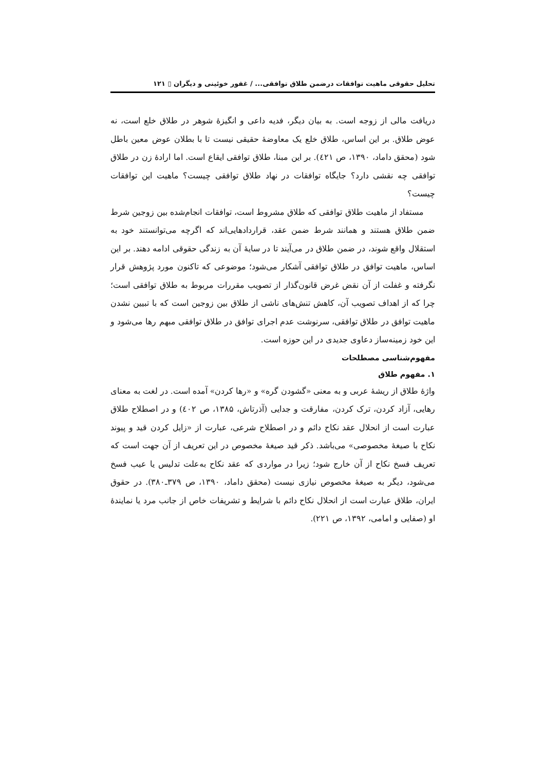تحلیل حقوقی ماهیت توافقات درضمن طلاق توافقی... / غفور خوئینی و دیگران ▯ ۱۲۱
دریافت مالی از زوجه است. به بیان دیگر، فدیه داعی و انگیزهٔ شوهر در طلاق خلع است، نه عوض طلاق. بر این اساس، طلاق خلع یک معاوضهٔ حقیقی نیست تا با بطلان عوض معین باطل شود (محقق داماد، ۱۳۹۰، ص ٤۲۱). بر این مبنا، طلاق توافقی ایقاع است. اما ارادهٔ زن در طلاق توافقی چه نقشی دارد؟ جایگاه توافقات در نهاد طلاق توافقی چیست؟ ماهیت این توافقات چیست؟
مستفاد از ماهیت طلاق توافقی که طلاق مشروط است، توافقات انجام‌شده بین زوجین شرط ضمن طلاق هستند و همانند شرط ضمن عقد، قراردادهایی‌اند که اگرچه می‌توانستند خود به استقلال واقع شوند، در ضمن طلاق در می‌آیند تا در سایهٔ آن به زندگی حقوقی ادامه دهند. بر این اساس، ماهیت توافق در طلاق توافقی آشکار می‌شود؛ موضوعی که تاکنون مورد پژوهش قرار نگرفته و غفلت از آن نقض غرض قانون‌گذار از تصویب مقررات مربوط به طلاق توافقی است؛ چرا که از اهداف تصویب آن، کاهش تنش‌های ناشی از طلاق بین زوجین است که با تبیین نشدن ماهیت توافق در طلاق توافقی، سرنوشت عدم اجرای توافق در طلاق توافقی مبهم رها می‌شود و این خود زمینه‌ساز دعاوی جدیدی در این حوزه است.
مفهوم‌شناسی مصطلحات
۱. مفهوم طلاق
واژهٔ طلاق از ریشهٔ عربی و به معنی «گشودن گره» و «رها کردن» آمده است. در لغت به معنای رهایی، آزاد کردن، ترک کردن، مفارقت و جدایی (آذرتاش، ۱۳۸۵، ص ٤۰۲) و در اصطلاح طلاق عبارت است از انحلال عقد نکاح دائم و در اصطلاح شرعی، عبارت از «زایل کردن قید و پیوند نکاح با صیغهٔ مخصوصی» می‌باشد. ذکر قید صیغهٔ مخصوص در این تعریف از آن جهت است که تعریف فسخ نکاح از آن خارج شود؛ زیرا در مواردی که عقد نکاح به‌علت تدلیس یا عیب فسخ می‌شود، دیگر به صیغهٔ مخصوص نیازی نیست (محقق داماد، ۱۳۹۰، ص ۳۷۹ـ۳۸۰). در حقوق ایران، طلاق عبارت است از انحلال نکاح دائم با شرایط و تشریفات خاص از جانب مرد یا نمایندهٔ او (صفایی و امامی، ۱۳۹۲، ص ۲۲۱).